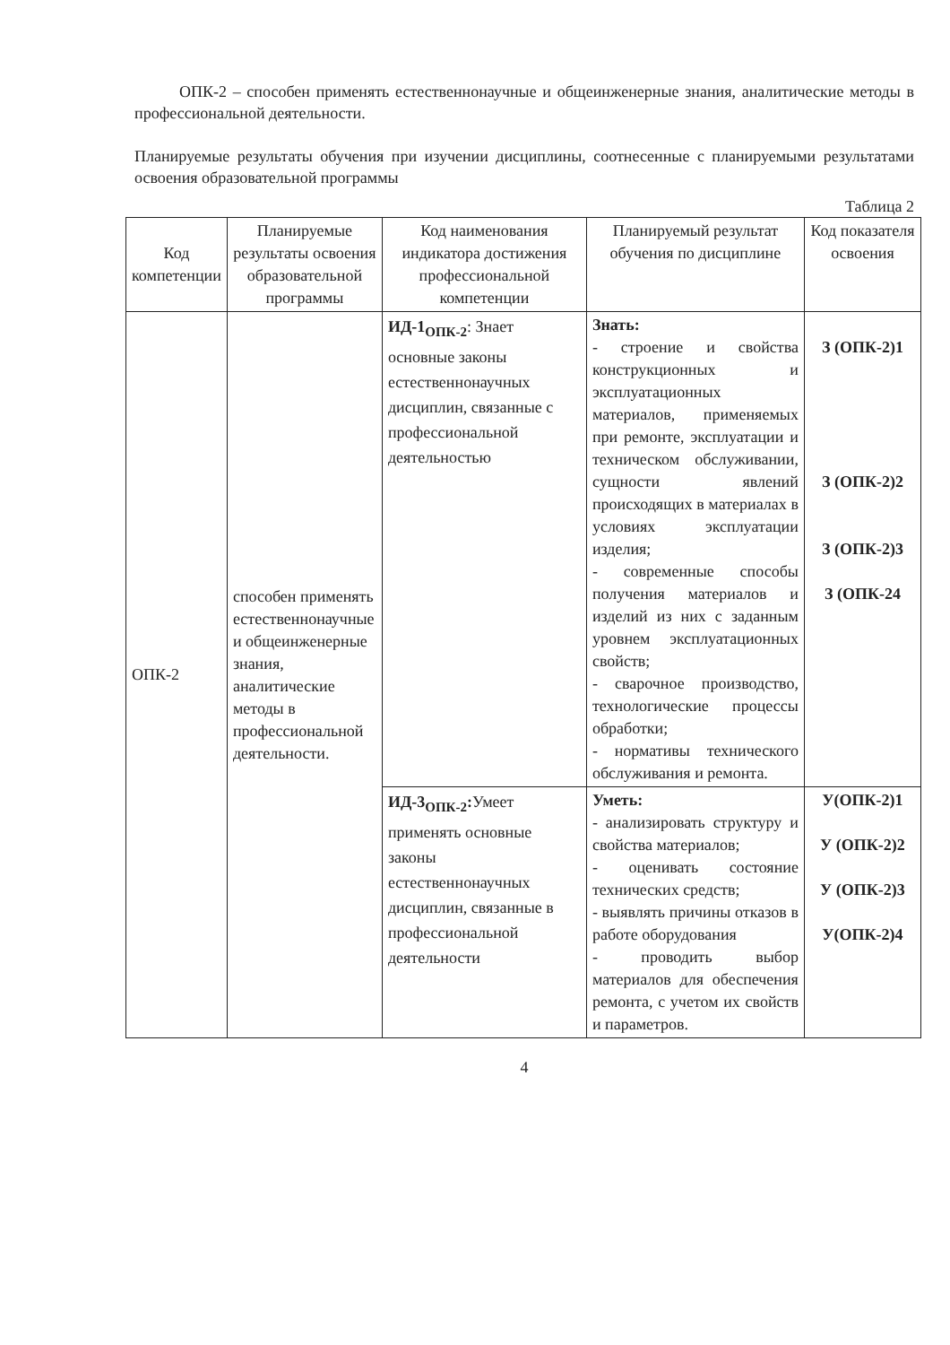ОПК-2 – способен применять естественнонаучные и общеинженерные знания, аналитические методы в профессиональной деятельности.
Планируемые результаты обучения при изучении дисциплины, соотнесенные с планируемыми результатами освоения образовательной программы
Таблица 2
| Код компетенции | Планируемые результаты освоения образовательной программы | Код наименования индикатора достижения профессиональной компетенции | Планируемый результат обучения по дисциплине | Код показателя освоения |
| --- | --- | --- | --- | --- |
| ОПК-2 | способен применять естественнонаучные и общеинженерные знания, аналитические методы в профессиональной деятельности. | ИД-1<sub>ОПК-2</sub> : Знает основные законы естественнонаучных дисциплин, связанные с профессиональной деятельностью | Знать: - строение и свойства конструкционных и эксплуатационных материалов, применяемых при ремонте, эксплуатации и техническом обслуживании, сущности явлений происходящих в материалах в условиях эксплуатации изделия; - современные способы получения материалов и изделий из них с заданным уровнем эксплуатационных свойств; - сварочное производство, технологические процессы обработки; - нормативы технического обслуживания и ремонта. | З (ОПК-2)1 З (ОПК-2)2 З (ОПК-2)3 З (ОПК-24 |
| | | ИД-3<sub>ОПК-2</sub>: Умеет применять основные законы естественнонаучных дисциплин, связанные в профессиональной деятельности | Уметь: - анализировать структуру и свойства материалов; - оценивать состояние технических средств; - выявлять причины отказов в работе оборудования - проводить выбор материалов для обеспечения ремонта, с учетом их свойств и параметров. | У(ОПК-2)1 У (ОПК-2)2 У (ОПК-2)3 У(ОПК-2)4 |
4